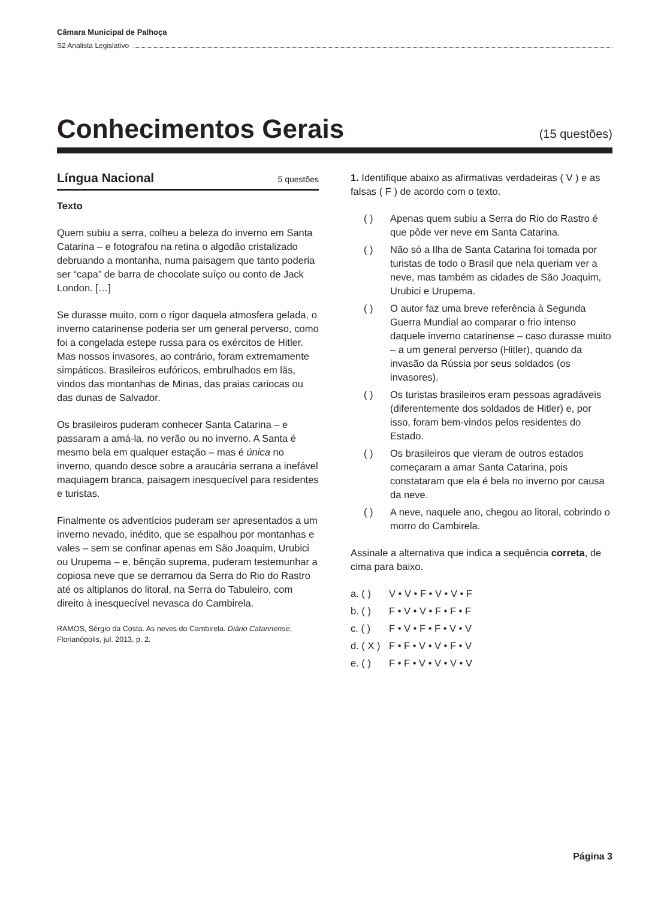Câmara Municipal de Palhoça
S2 Analista Legislativo
Conhecimentos Gerais
(15 questões)
Língua Nacional 5 questões
Texto
Quem subiu a serra, colheu a beleza do inverno em Santa Catarina – e fotografou na retina o algodão cristalizado debruando a montanha, numa paisagem que tanto poderia ser “capa” de barra de chocolate suíço ou conto de Jack London. […]
Se durasse muito, com o rigor daquela atmosfera gelada, o inverno catarinense poderia ser um general perverso, como foi a congelada estepe russa para os exércitos de Hitler. Mas nossos invasores, ao contrário, foram extremamente simpáticos. Brasileiros eufóricos, embrulhados em lãs, vindos das montanhas de Minas, das praias cariocas ou das dunas de Salvador.
Os brasileiros puderam conhecer Santa Catarina – e passaram a amá-la, no verão ou no inverno. A Santa é mesmo bela em qualquer estação – mas é única no inverno, quando desce sobre a araucária serrana a inefável maquiagem branca, paisagem inesquecível para residentes e turistas.
Finalmente os adventícios puderam ser apresentados a um inverno nevado, inédito, que se espalhou por montanhas e vales – sem se confinar apenas em São Joaquim, Urubici ou Urupema – e, bênção suprema, puderam testemunhar a copiosa neve que se derramou da Serra do Rio do Rastro até os altiplanos do litoral, na Serra do Tabuleiro, com direito à inesquecível nevasca do Cambirela.
RAMOS, Sérgio da Costa. As neves do Cambirela. Diário Catarinense, Florianópolis, jul. 2013, p. 2.
1. Identifique abaixo as afirmativas verdadeiras ( V ) e as falsas ( F ) de acordo com o texto.
( ) Apenas quem subiu a Serra do Rio do Rastro é que pôde ver neve em Santa Catarina.
( ) Não só a Ilha de Santa Catarina foi tomada por turistas de todo o Brasil que nela queriam ver a neve, mas também as cidades de São Joaquim, Urubici e Urupema.
( ) O autor faz uma breve referência à Segunda Guerra Mundial ao comparar o frio intenso daquele inverno catarinense – caso durasse muito – a um general perverso (Hitler), quando da invasão da Rússia por seus soldados (os invasores).
( ) Os turistas brasileiros eram pessoas agradáveis (diferentemente dos soldados de Hitler) e, por isso, foram bem-vindos pelos residentes do Estado.
( ) Os brasileiros que vieram de outros estados começaram a amar Santa Catarina, pois constataram que ela é bela no inverno por causa da neve.
( ) A neve, naquele ano, chegou ao litoral, cobrindo o morro do Cambirela.
Assinale a alternativa que indica a sequência correta, de cima para baixo.
a. ( ) V • V • F • V • V • F
b. ( ) F • V • V • F • F • F
c. ( ) F • V • F • F • V • V
d. ( X ) F • F • V • V • F • V
e. ( ) F • F • V • V • V • V
Página 3